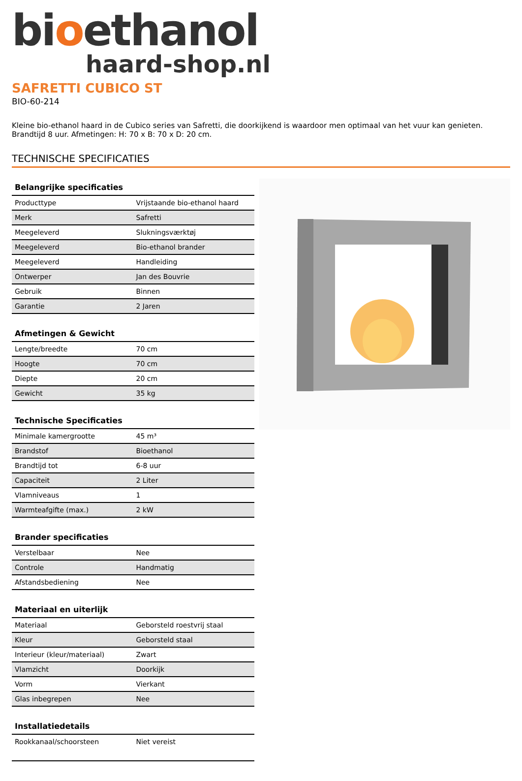bioethanol
haard-shop.nl
SAFRETTI CUBICO ST
BIO-60-214
Kleine bio-ethanol haard in de Cubico series van Safretti, die doorkijkend is waardoor men optimaal van het vuur kan genieten. Brandtijd 8 uur. Afmetingen: H: 70 x B: 70 x D: 20 cm.
TECHNISCHE SPECIFICATIES
| Belangrijke specificaties | |
| --- | --- |
| Producttype | Vrijstaande bio-ethanol haard |
| Merk | Safretti |
| Meegeleverd | Slukningsværktøj |
| Meegeleverd | Bio-ethanol brander |
| Meegeleverd | Handleiding |
| Ontwerper | Jan des Bouvrie |
| Gebruik | Binnen |
| Garantie | 2 Jaren |
| Afmetingen & Gewicht | |
| --- | --- |
| Lengte/breedte | 70 cm |
| Hoogte | 70 cm |
| Diepte | 20 cm |
| Gewicht | 35 kg |
| Technische Specificaties | |
| --- | --- |
| Minimale kamergrootte | 45 m³ |
| Brandstof | Bioethanol |
| Brandtijd tot | 6-8 uur |
| Capaciteit | 2 Liter |
| Vlamniveaus | 1 |
| Warmteafgifte (max.) | 2 kW |
| Brander specificaties | |
| --- | --- |
| Verstelbaar | Nee |
| Controle | Handmatig |
| Afstandsbediening | Nee |
| Materiaal en uiterlijk | |
| --- | --- |
| Materiaal | Geborsteld roestvrij staal |
| Kleur | Geborsteld staal |
| Interieur (kleur/materiaal) | Zwart |
| Vlamzicht | Doorkijk |
| Vorm | Vierkant |
| Glas inbegrepen | Nee |
| Installatiedetails | |
| --- | --- |
| Rookkanaal/schoorsteen | Niet vereist |